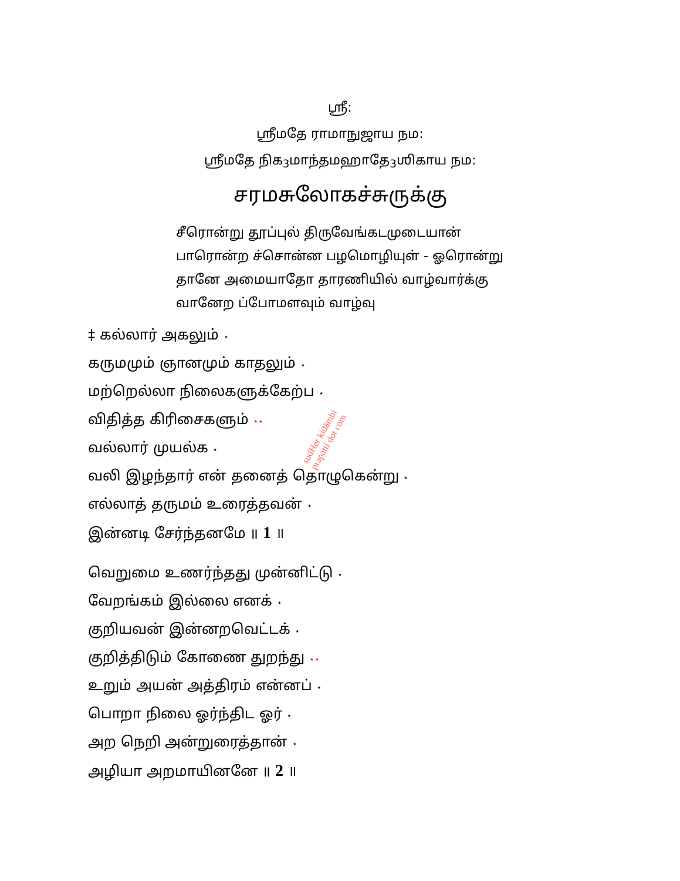ஸ்ரீ:
ஸ்ரீமதே ராமாநுஜாய நம:
ஸ்ரீமதே நிக<sub>3</sub>மாந்தமஹாதே<sub>3</sub>ஶிகாய நம:
சரமசுலோகச்சுருக்கு
சீரொன்று தூப்புல் திருவேங்கடமுடையான்
பாரொன்ற ச்சொன்ன பழமொழியுள் - ஓரொன்று
தானே அமையாதோ தாரணியில் வாழ்வார்க்கு
வானேற ப்போமளவும் வாழ்வு
‡ கல்லார் அகலும் ⋆
கருமமும் ஞானமும் காதலும் ⋆
மற்றெல்லா நிலைகளுக்கேற்ப ⋆
விதித்த கிரிசைகளும் ⋆⋆
வல்லார் முயல்க ⋆
வலி இழந்தார் என் தனைத் தொழுகென்று ⋆
எல்லாத் தருமம் உரைத்தவன் ⋆
இன்னடி சேர்ந்தனமே ॥ 1 ॥
வெறுமை உணர்ந்தது முன்னிட்டு ⋆
வேறங்கம் இல்லை எனக் ⋆
குறியவன் இன்னறவெட்டக் ⋆
குறித்திடும் கோணை துறந்து ⋆⋆
உறும் அயன் அத்திரம் என்னப் ⋆
பொறா நிலை ஓர்ந்திட ஓர் ⋆
அற நெறி அன்றுரைத்தான் ⋆
அழியா அறமாயினனே ॥ 2 ॥
sudHer kidāmbi
prapatti dot com